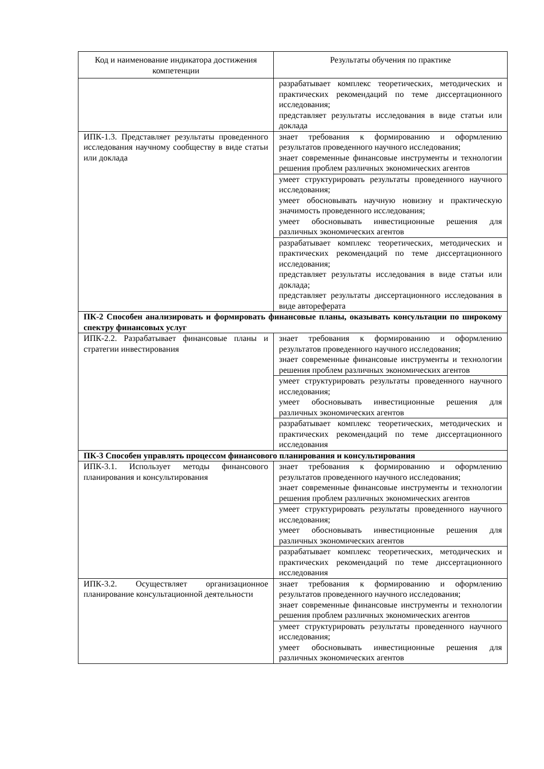| Код и наименование индикатора достижения компетенции | Результаты обучения по практике |
| --- | --- |
| | разрабатывает комплекс теоретических, методических и практических рекомендаций по теме диссертационного исследования; представляет результаты исследования в виде статьи или доклада |
| ИПК-1.3. Представляет результаты проведенного исследования научному сообществу в виде статьи или доклада | знает требования к формированию и оформлению результатов проведенного научного исследования; знает современные финансовые инструменты и технологии решения проблем различных экономических агентов |
| | умеет структурировать результаты проведенного научного исследования; умеет обосновывать научную новизну и практическую значимость проведенного исследования; умеет обосновывать инвестиционные решения для различных экономических агентов |
| | разрабатывает комплекс теоретических, методических и практических рекомендаций по теме диссертационного исследования; представляет результаты исследования в виде статьи или доклада; представляет результаты диссертационного исследования в виде автореферата |
| ПК-2 Способен анализировать и формировать финансовые планы, оказывать консультации по широкому спектру финансовых услуг | |
| ИПК-2.2. Разрабатывает финансовые планы и стратегии инвестирования | знает требования к формированию и оформлению результатов проведенного научного исследования; знает современные финансовые инструменты и технологии решения проблем различных экономических агентов |
| | умеет структурировать результаты проведенного научного исследования; умеет обосновывать инвестиционные решения для различных экономических агентов |
| | разрабатывает комплекс теоретических, методических и практических рекомендаций по теме диссертационного исследования |
| ПК-3 Способен управлять процессом финансового планирования и консультирования | |
| ИПК-3.1. Использует методы финансового планирования и консультирования | знает требования к формированию и оформлению результатов проведенного научного исследования; знает современные финансовые инструменты и технологии решения проблем различных экономических агентов |
| | умеет структурировать результаты проведенного научного исследования; умеет обосновывать инвестиционные решения для различных экономических агентов |
| | разрабатывает комплекс теоретических, методических и практических рекомендаций по теме диссертационного исследования |
| ИПК-3.2. Осуществляет организационное планирование консультационной деятельности | знает требования к формированию и оформлению результатов проведенного научного исследования; знает современные финансовые инструменты и технологии решения проблем различных экономических агентов |
| | умеет структурировать результаты проведенного научного исследования; умеет обосновывать инвестиционные решения для различных экономических агентов |